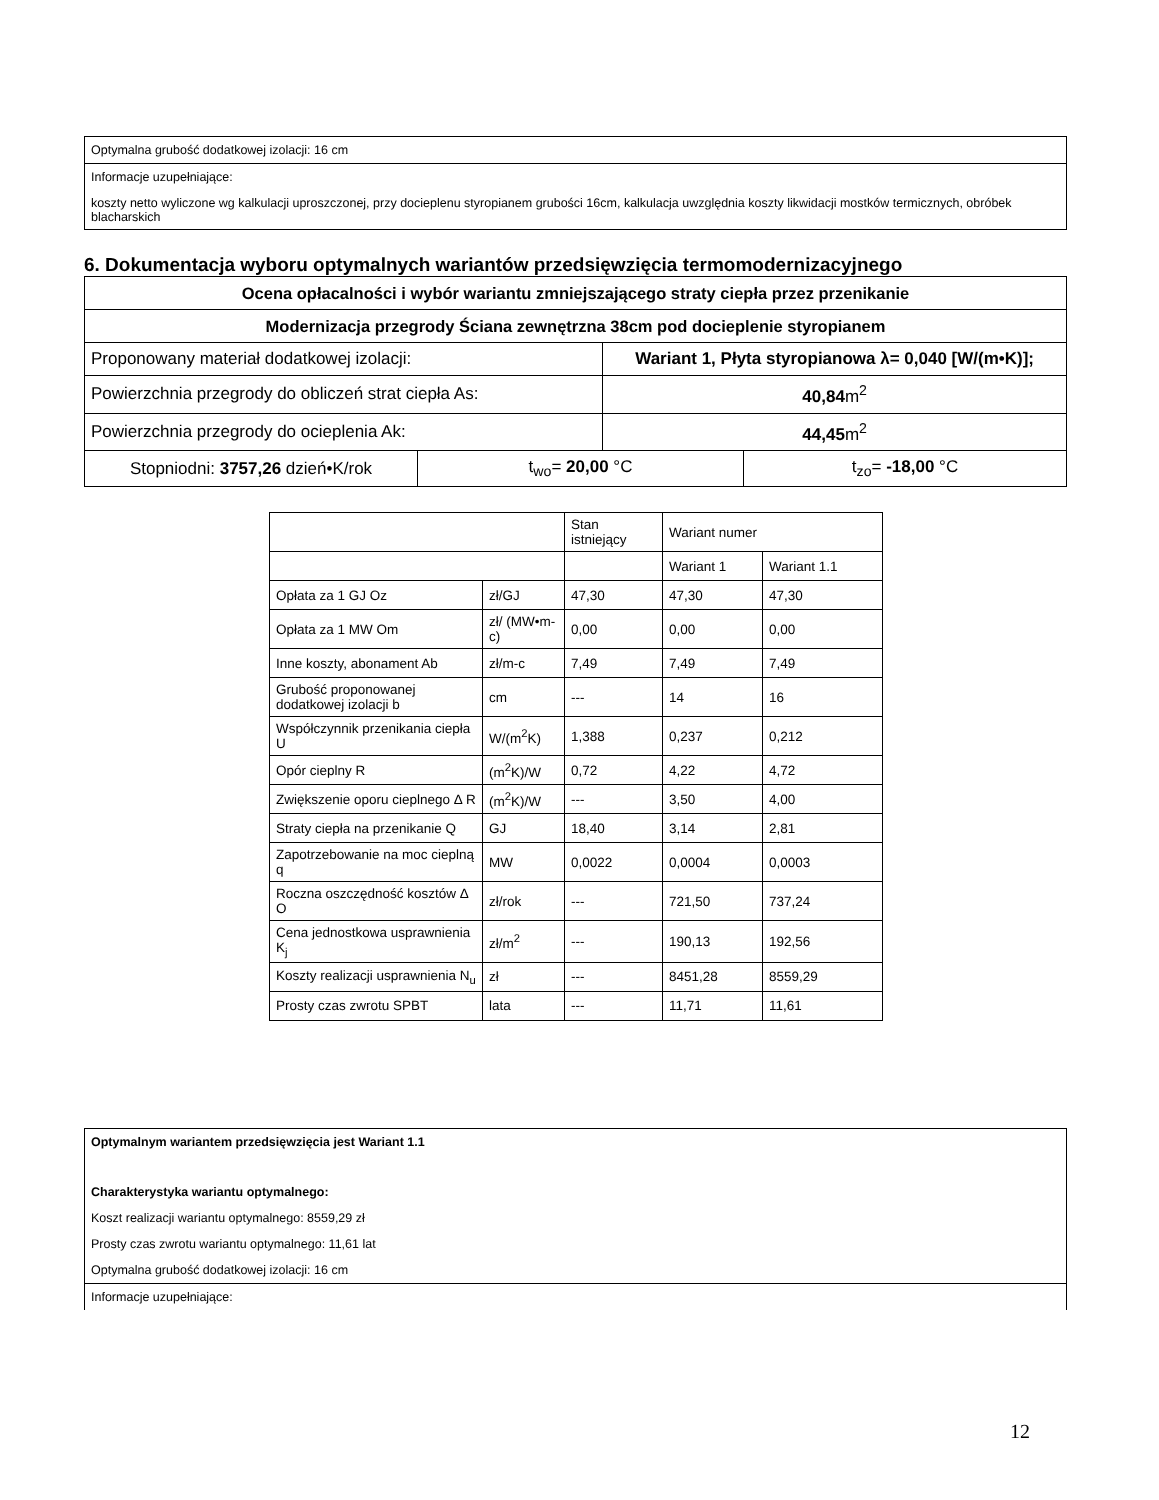Optymalna grubość dodatkowej izolacji: 16 cm
Informacje uzupełniające:
koszty netto wyliczone wg kalkulacji uproszczonej, przy docieplenu styropianem grubości 16cm, kalkulacja uwzględnia koszty likwidacji mostków termicznych, obróbek blacharskich
6. Dokumentacja wyboru optymalnych wariantów przedsięwzięcia termomodernizacyjnego
| Ocena opłacalności i wybór wariantu zmniejszającego straty ciepła przez przenikanie | | | |
| --- | --- | --- | --- |
| Modernizacja przegrody Ściana zewnętrzna 38cm pod docieplenie styropianem | | | |
| Proponowany materiał dodatkowej izolacji: | | Wariant 1, Płyta styropianowa λ= 0,040 [W/(m•K)]; | |
| Powierzchnia przegrody do obliczeń strat ciepła As: | | 40,84 m<sup>2</sup> | |
| Powierzchnia przegrody do ocieplenia Ak: | | 44,45 m<sup>2</sup> | |
| Stopniodni: 3757,26 dzień•K/rok | t<sub>wo</sub>= 20,00 °C | | t<sub>zo</sub>= -18,00 °C |
| | | Stan istniejący | Wariant numer | |
| | | | Wariant 1 | Wariant 1.1 |
| Opłata za 1 GJ Oz | zł/GJ | 47,30 | 47,30 | 47,30 |
| Opłata za 1 MW Om | zł/ (MW•m-c) | 0,00 | 0,00 | 0,00 |
| Inne koszty, abonament Ab | zł/m-c | 7,49 | 7,49 | 7,49 |
| Grubość proponowanej dodatkowej izolacji b | cm | --- | 14 | 16 |
| Współczynnik przenikania ciepła U | W/(m<sup>2</sup>K) | 1,388 | 0,237 | 0,212 |
| Opór cieplny R | (m<sup>2</sup>K)/W | 0,72 | 4,22 | 4,72 |
| Zwiększenie oporu cieplnego Δ R | (m<sup>2</sup>K)/W | --- | 3,50 | 4,00 |
| Straty ciepła na przenikanie Q | GJ | 18,40 | 3,14 | 2,81 |
| Zapotrzebowanie na moc cieplną q | MW | 0,0022 | 0,0004 | 0,0003 |
| Roczna oszczędność kosztów Δ O | zł/rok | --- | 721,50 | 737,24 |
| Cena jednostkowa usprawnienia K<sub>j</sub> | zł/m<sup>2</sup> | --- | 190,13 | 192,56 |
| Koszty realizacji usprawnienia N<sub>u</sub> | zł | --- | 8451,28 | 8559,29 |
| Prosty czas zwrotu SPBT | lata | --- | 11,71 | 11,61 |
Optymalnym wariantem przedsięwzięcia jest Wariant 1.1
Charakterystyka wariantu optymalnego:
Koszt realizacji wariantu optymalnego: 8559,29 zł
Prosty czas zwrotu wariantu optymalnego: 11,61 lat
Optymalna grubość dodatkowej izolacji: 16 cm
Informacje uzupełniające:
12